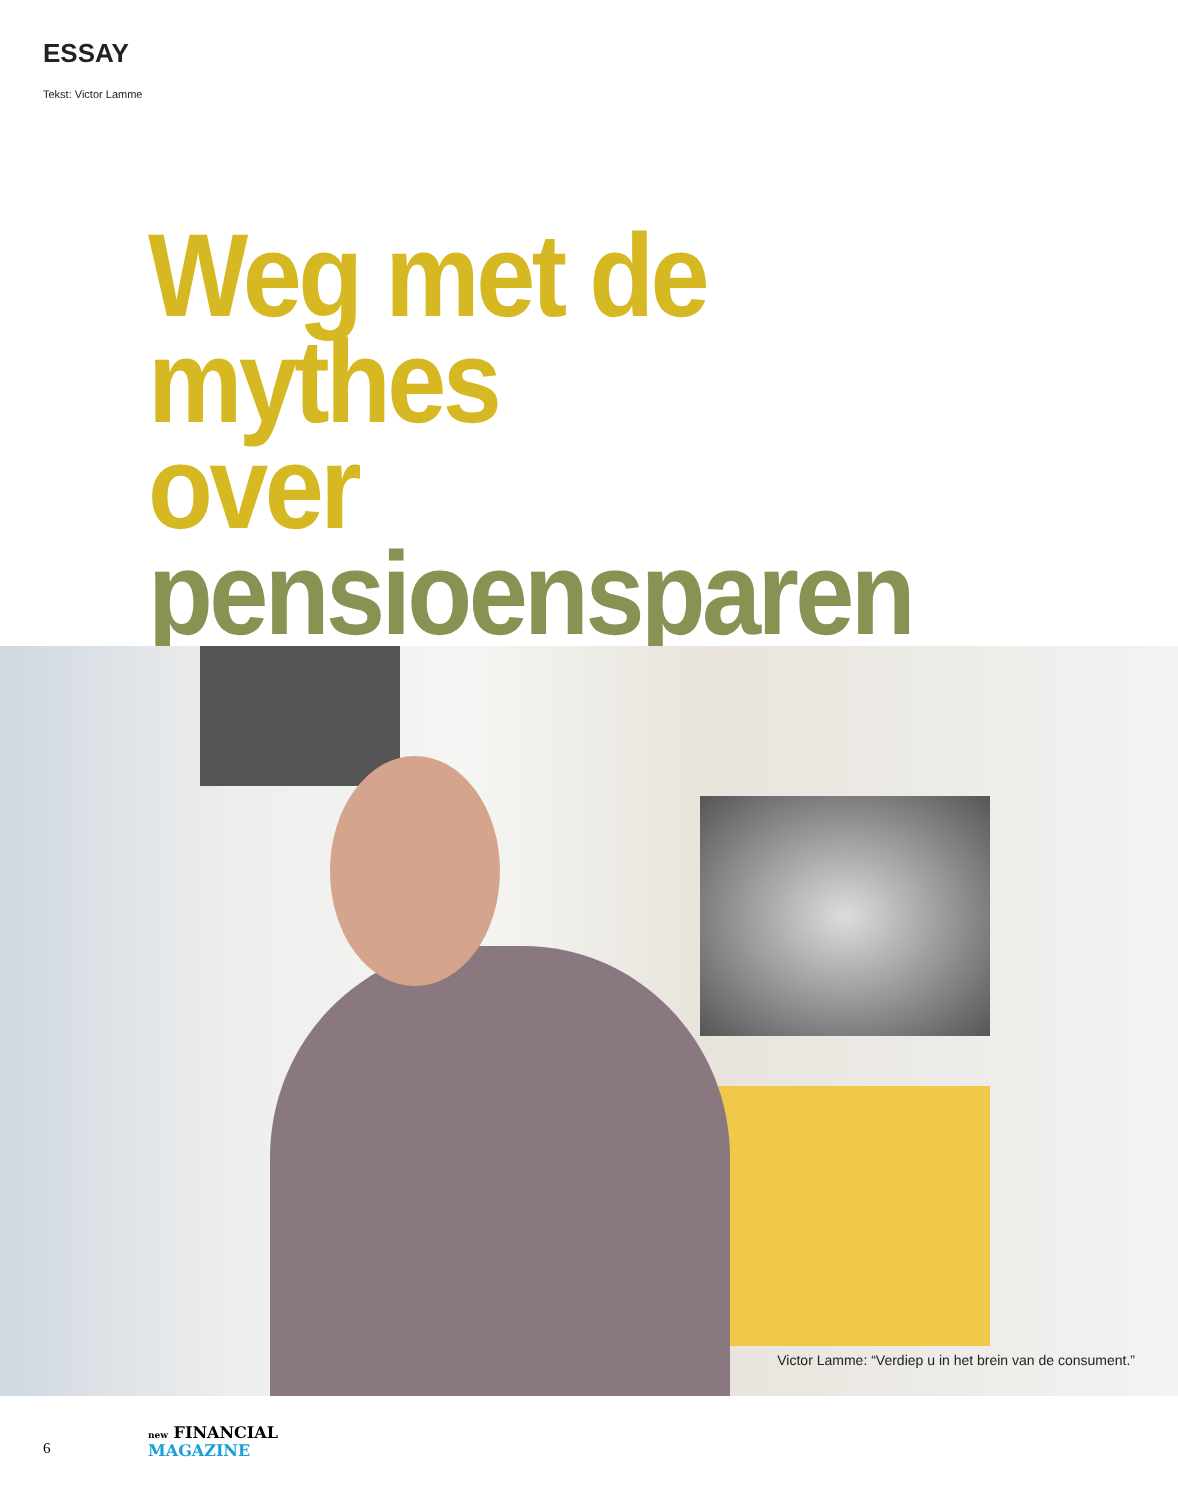ESSAY
Tekst: Victor Lamme
Weg met de mythes
over pensioensparen
Victor Lamme: “Verdiep u in het brein van de consument.”
6
new FINANCIAL
MAGAZINE